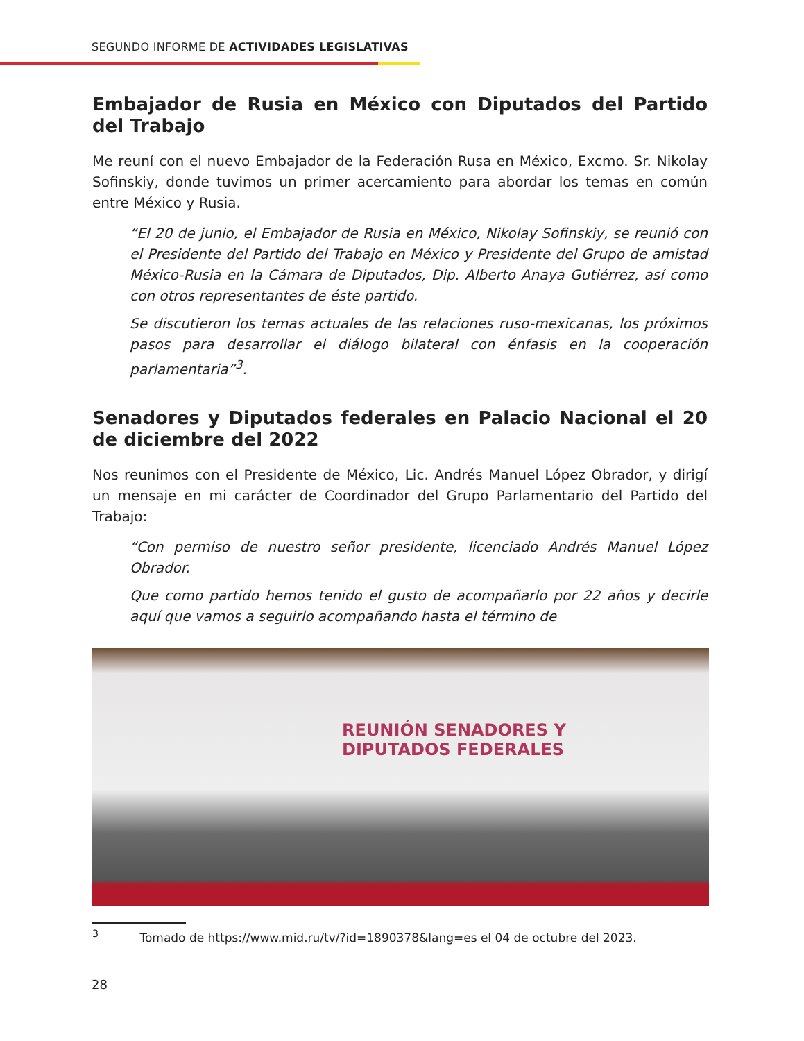SEGUNDO INFORME DE ACTIVIDADES LEGISLATIVAS
Embajador de Rusia en México con Diputados del Partido del Trabajo
Me reuní con el nuevo Embajador de la Federación Rusa en México, Excmo. Sr. Nikolay Sofinskiy, donde tuvimos un primer acercamiento para abordar los temas en común entre México y Rusia.
“El 20 de junio, el Embajador de Rusia en México, Nikolay Sofinskiy, se reunió con el Presidente del Partido del Trabajo en México y Presidente del Grupo de amistad México-Rusia en la Cámara de Diputados, Dip. Alberto Anaya Gutiérrez, así como con otros representantes de éste partido.
Se discutieron los temas actuales de las relaciones ruso-mexicanas, los próximos pasos para desarrollar el diálogo bilateral con énfasis en la cooperación parlamentaria”<sup>3</sup>.
Senadores y Diputados federales en Palacio Nacional el 20 de diciembre del 2022
Nos reunimos con el Presidente de México, Lic. Andrés Manuel López Obrador, y dirigí un mensaje en mi carácter de Coordinador del Grupo Parlamentario del Partido del Trabajo:
“Con permiso de nuestro señor presidente, licenciado Andrés Manuel López Obrador.
Que como partido hemos tenido el gusto de acompañarlo por 22 años y decirle aquí que vamos a seguirlo acompañando hasta el término de
REUNIÓN SENADORES Y
DIPUTADOS FEDERALES
<sup>3</sup> Tomado de https://www.mid.ru/tv/?id=1890378&lang=es el 04 de octubre del 2023.
28